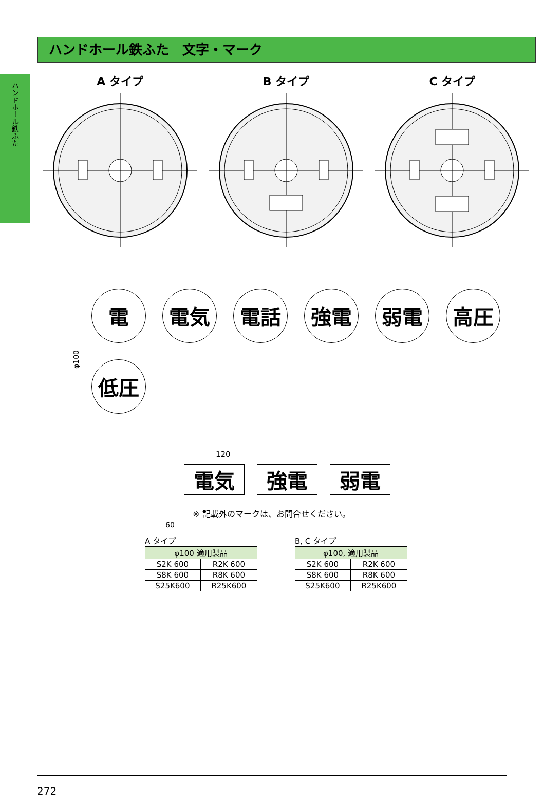ハンドホール鉄ふた
ハンドホール鉄ふた　文字・マーク
A タイプ B タイプ C タイプ
φ100
電
電気
電話
強電
弱電
高圧
低圧
120
60
電気 強電 弱電
※ 記載外のマークは、お問合せください。
A タイプ
| φ100 適用製品 | |
| --- | --- |
| S2K 600 | R2K 600 |
| S8K 600 | R8K 600 |
| S25K600 | R25K600 |
B, C タイプ
| φ100, 適用製品 | |
| --- | --- |
| S2K 600 | R2K 600 |
| S8K 600 | R8K 600 |
| S25K600 | R25K600 |
272